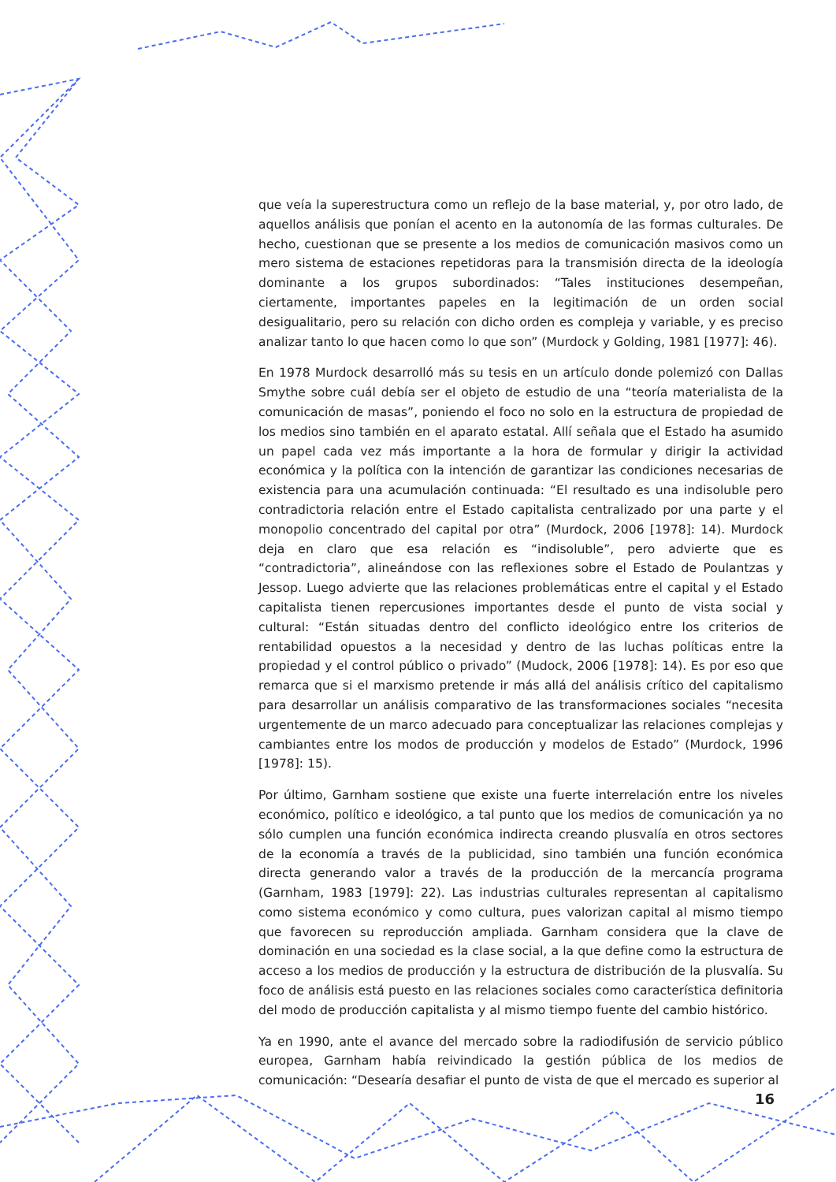que veía la superestructura como un reflejo de la base material, y, por otro lado, de aquellos análisis que ponían el acento en la autonomía de las formas culturales. De hecho, cuestionan que se presente a los medios de comunicación masivos como un mero sistema de estaciones repetidoras para la transmisión directa de la ideología dominante a los grupos subordinados: “Tales instituciones desempeñan, ciertamente, importantes papeles en la legitimación de un orden social desigualitario, pero su relación con dicho orden es compleja y variable, y es preciso analizar tanto lo que hacen como lo que son” (Murdock y Golding, 1981 [1977]: 46).
En 1978 Murdock desarrolló más su tesis en un artículo donde polemizó con Dallas Smythe sobre cuál debía ser el objeto de estudio de una “teoría materialista de la comunicación de masas”, poniendo el foco no solo en la estructura de propiedad de los medios sino también en el aparato estatal. Allí señala que el Estado ha asumido un papel cada vez más importante a la hora de formular y dirigir la actividad económica y la política con la intención de garantizar las condiciones necesarias de existencia para una acumulación continuada: “El resultado es una indisoluble pero contradictoria relación entre el Estado capitalista centralizado por una parte y el monopolio concentrado del capital por otra” (Murdock, 2006 [1978]: 14). Murdock deja en claro que esa relación es “indisoluble”, pero advierte que es “contradictoria”, alineándose con las reflexiones sobre el Estado de Poulantzas y Jessop. Luego advierte que las relaciones problemáticas entre el capital y el Estado capitalista tienen repercusiones importantes desde el punto de vista social y cultural: “Están situadas dentro del conflicto ideológico entre los criterios de rentabilidad opuestos a la necesidad y dentro de las luchas políticas entre la propiedad y el control público o privado” (Mudock, 2006 [1978]: 14). Es por eso que remarca que si el marxismo pretende ir más allá del análisis crítico del capitalismo para desarrollar un análisis comparativo de las transformaciones sociales “necesita urgentemente de un marco adecuado para conceptualizar las relaciones complejas y cambiantes entre los modos de producción y modelos de Estado” (Murdock, 1996 [1978]: 15).
Por último, Garnham sostiene que existe una fuerte interrelación entre los niveles económico, político e ideológico, a tal punto que los medios de comunicación ya no sólo cumplen una función económica indirecta creando plusvalía en otros sectores de la economía a través de la publicidad, sino también una función económica directa generando valor a través de la producción de la mercancía programa (Garnham, 1983 [1979]: 22). Las industrias culturales representan al capitalismo como sistema económico y como cultura, pues valorizan capital al mismo tiempo que favorecen su reproducción ampliada. Garnham considera que la clave de dominación en una sociedad es la clase social, a la que define como la estructura de acceso a los medios de producción y la estructura de distribución de la plusvalía. Su foco de análisis está puesto en las relaciones sociales como característica definitoria del modo de producción capitalista y al mismo tiempo fuente del cambio histórico.
Ya en 1990, ante el avance del mercado sobre la radiodifusión de servicio público europea, Garnham había reivindicado la gestión pública de los medios de comunicación: “Desearía desafiar el punto de vista de que el mercado es superior al
16